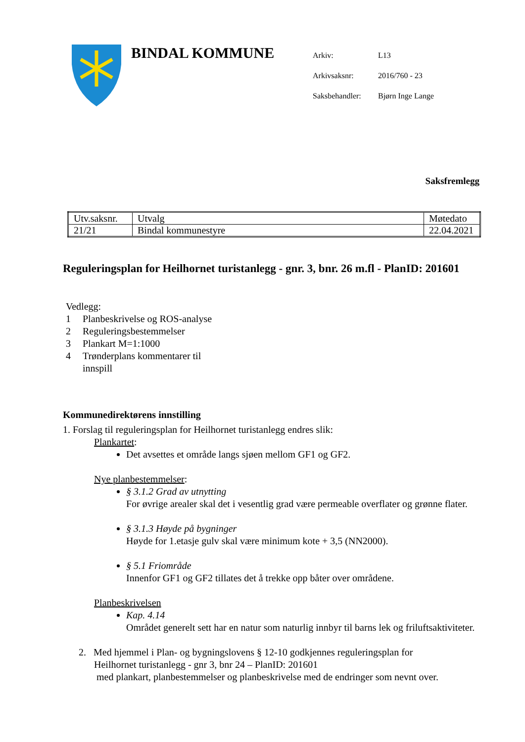BINDAL KOMMUNE
| Arkiv: | L13 |
| Arkivsaksnr: | 2016/760 - 23 |
| Saksbehandler: | Bjørn Inge Lange |
Saksfremlegg
| Utv.saksnr. | Utvalg | Møtedato |
| 21/21 | Bindal kommunestyre | 22.04.2021 |
Reguleringsplan for Heilhornet turistanlegg - gnr. 3, bnr. 26 m.fl - PlanID: 201601
Vedlegg:
1 Planbeskrivelse og ROS-analyse
2 Reguleringsbestemmelser
3 Plankart M=1:1000
4 Trønderplans kommentarer til
innspill
Kommunedirektørens innstilling
1. Forslag til reguleringsplan for Heilhornet turistanlegg endres slik:
Plankartet:
Det avsettes et område langs sjøen mellom GF1 og GF2.
Nye planbestemmelser:
§ 3.1.2 Grad av utnytting
For øvrige arealer skal det i vesentlig grad være permeable overflater og grønne flater.
§ 3.1.3 Høyde på bygninger
Høyde for 1.etasje gulv skal være minimum kote + 3,5 (NN2000).
§ 5.1 Friområde
Innenfor GF1 og GF2 tillates det å trekke opp båter over områdene.
Planbeskrivelsen
Kap. 4.14
Området generelt sett har en natur som naturlig innbyr til barns lek og friluftsaktiviteter.
2. Med hjemmel i Plan- og bygningslovens § 12-10 godkjennes reguleringsplan for
Heilhornet turistanlegg - gnr 3, bnr 24 – PlanID: 201601
med plankart, planbestemmelser og planbeskrivelse med de endringer som nevnt over.